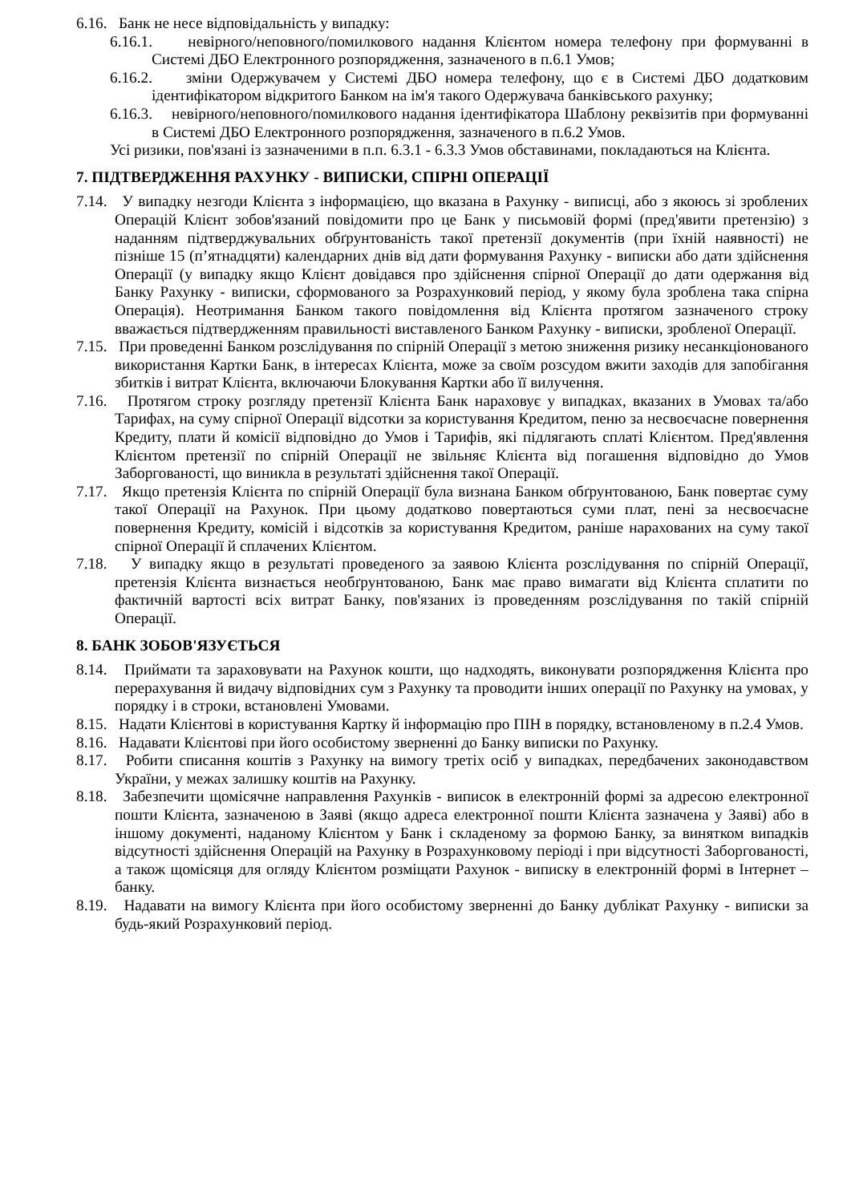6.16. Банк не несе відповідальність у випадку:
6.16.1. невірного/неповного/помилкового надання Клієнтом номера телефону при формуванні в Системі ДБО Електронного розпорядження, зазначеного в п.6.1 Умов;
6.16.2. зміни Одержувачем у Системі ДБО номера телефону, що є в Системі ДБО додатковим ідентифікатором відкритого Банком на ім'я такого Одержувача банківського рахунку;
6.16.3. невірного/неповного/помилкового надання ідентифікатора Шаблону реквізитів при формуванні в Системі ДБО Електронного розпорядження, зазначеного в п.6.2 Умов.
Усі ризики, пов'язані із зазначеними в п.п. 6.3.1 - 6.3.3 Умов обставинами, покладаються на Клієнта.
7. ПІДТВЕРДЖЕННЯ РАХУНКУ - ВИПИСКИ, СПІРНІ ОПЕРАЦІЇ
7.14. У випадку незгоди Клієнта з інформацією, що вказана в Рахунку - виписці, або з якоюсь зі зроблених Операцій Клієнт зобов'язаний повідомити про це Банк у письмовій формі (пред'явити претензію) з наданням підтверджувальних обґрунтованість такої претензії документів (при їхній наявності) не пізніше 15 (п’ятнадцяти) календарних днів від дати формування Рахунку - виписки або дати здійснення Операції (у випадку якщо Клієнт довідався про здійснення спірної Операції до дати одержання від Банку Рахунку - виписки, сформованого за Розрахунковий період, у якому була зроблена така спірна Операція). Неотримання Банком такого повідомлення від Клієнта протягом зазначеного строку вважається підтвердженням правильності виставленого Банком Рахунку - виписки, зробленої Операції.
7.15. При проведенні Банком розслідування по спірній Операції з метою зниження ризику несанкціонованого використання Картки Банк, в інтересах Клієнта, може за своїм розсудом вжити заходів для запобігання збитків і витрат Клієнта, включаючи Блокування Картки або її вилучення.
7.16. Протягом строку розгляду претензії Клієнта Банк нараховує у випадках, вказаних в Умовах та/або Тарифах, на суму спірної Операції відсотки за користування Кредитом, пеню за несвоєчасне повернення Кредиту, плати й комісії відповідно до Умов і Тарифів, які підлягають сплаті Клієнтом. Пред'явлення Клієнтом претензії по спірній Операції не звільняє Клієнта від погашення відповідно до Умов Заборгованості, що виникла в результаті здійснення такої Операції.
7.17. Якщо претензія Клієнта по спірній Операції була визнана Банком обґрунтованою, Банк повертає суму такої Операції на Рахунок. При цьому додатково повертаються суми плат, пені за несвоєчасне повернення Кредиту, комісій і відсотків за користування Кредитом, раніше нарахованих на суму такої спірної Операції й сплачених Клієнтом.
7.18. У випадку якщо в результаті проведеного за заявою Клієнта розслідування по спірній Операції, претензія Клієнта визнається необґрунтованою, Банк має право вимагати від Клієнта сплатити по фактичній вартості всіх витрат Банку, пов'язаних із проведенням розслідування по такій спірній Операції.
8. БАНК ЗОБОВ'ЯЗУЄТЬСЯ
8.14. Приймати та зараховувати на Рахунок кошти, що надходять, виконувати розпорядження Клієнта про перерахування й видачу відповідних сум з Рахунку та проводити інших операції по Рахунку на умовах, у порядку і в строки, встановлені Умовами.
8.15. Надати Клієнтові в користування Картку й інформацію про ПІН в порядку, встановленому в п.2.4 Умов.
8.16. Надавати Клієнтові при його особистому зверненні до Банку виписки по Рахунку.
8.17. Робити списання коштів з Рахунку на вимогу третіх осіб у випадках, передбачених законодавством України, у межах залишку коштів на Рахунку.
8.18. Забезпечити щомісячне направлення Рахунків - виписок в електронній формі за адресою електронної пошти Клієнта, зазначеною в Заяві (якщо адреса електронної пошти Клієнта зазначена у Заяві) або в іншому документі, наданому Клієнтом у Банк і складеному за формою Банку, за винятком випадків відсутності здійснення Операцій на Рахунку в Розрахунковому періоді і при відсутності Заборгованості, а також щомісяця для огляду Клієнтом розміщати Рахунок - виписку в електронній формі в Інтернет – банку.
8.19. Надавати на вимогу Клієнта при його особистому зверненні до Банку дублікат Рахунку - виписки за будь-який Розрахунковий період.